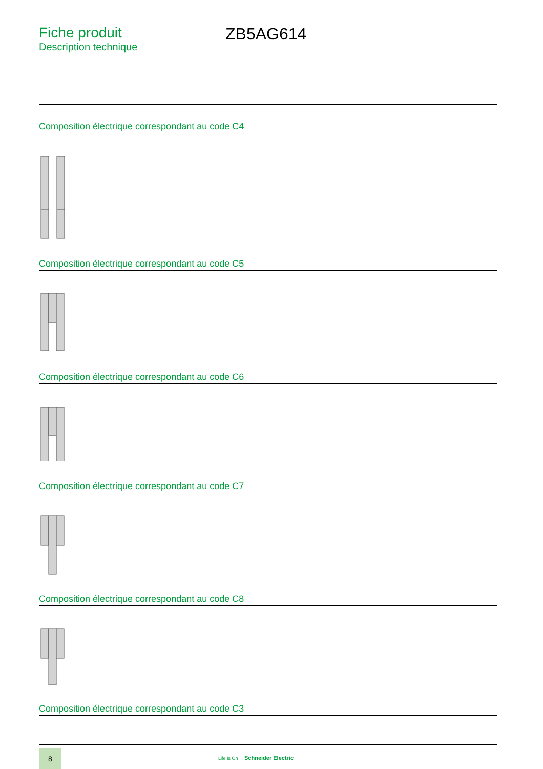Fiche produit
Description technique
ZB5AG614
Composition électrique correspondant au code C4
Composition électrique correspondant au code C5
Composition électrique correspondant au code C6
Composition électrique correspondant au code C7
Composition électrique correspondant au code C8
Composition électrique correspondant au code C3
8
Life Is On Schneider Electric